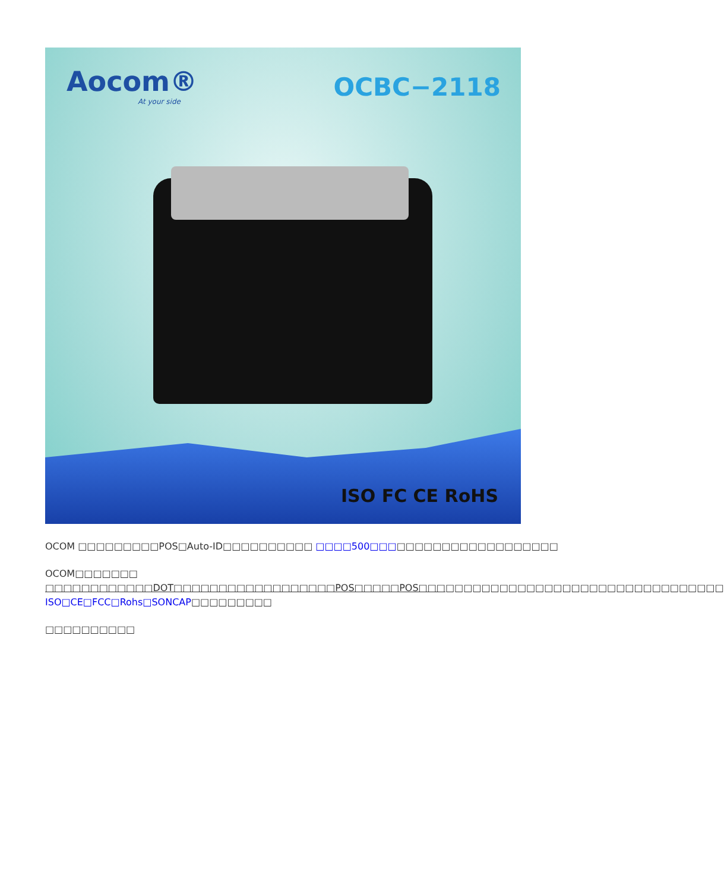Aocom®
At your side
OCBC−2118
ISO FC CE RoHS
OCOM □□□□□□□□□POS□Auto-ID□□□□□□□□□□ □□□□500□□□□□□□□□□□□□□□□□□□□□
OCOM□□□□□□□ □□□□□□□□□□□□DOT□□□□□□□□□□□□□□□□□□POS□□□□□POS□□□□□□□□□□□□□□□□□□□□□□□□□□□□□□□□□□ ISO□CE□FCC□Rohs□SONCAP□□□□□□□□□
□□□□□□□□□□